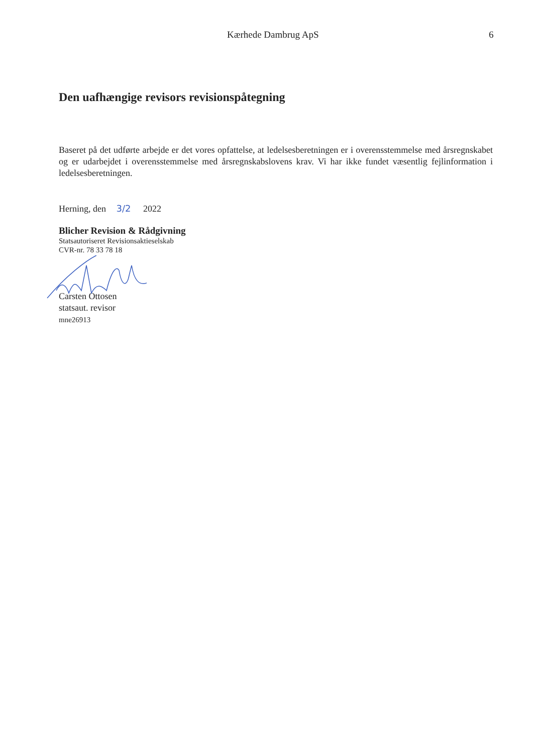Kærhede Dambrug ApS 6
Den uafhængige revisors revisionspåtegning
Baseret på det udførte arbejde er det vores opfattelse, at ledelsesberetningen er i overensstemmelse med årsregnskabet og er udarbejdet i overensstemmelse med årsregnskabslovens krav. Vi har ikke fundet væsentlig fejlinformation i ledelsesberetningen.
Herning, den 3/2 2022
Blicher Revision & Rådgivning
Statsautoriseret Revisionsaktieselskab
CVR-nr. 78 33 78 18
Carsten Ottosen
statsaut. revisor
mne26913